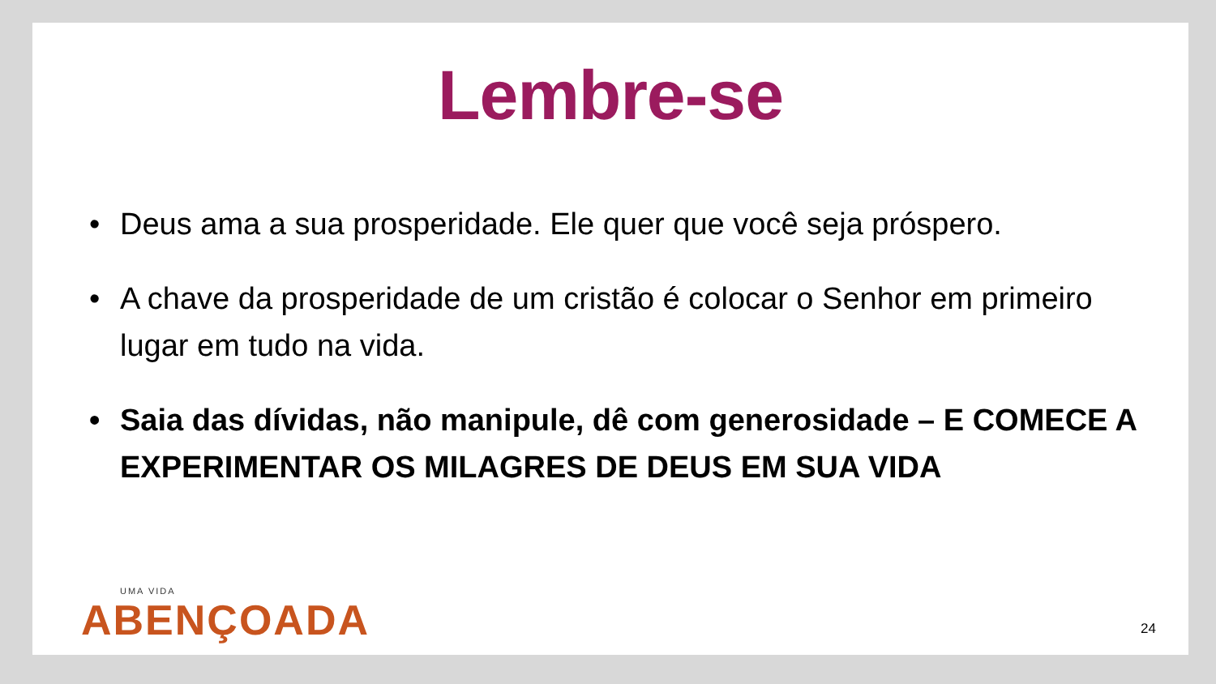Lembre-se
• Deus ama a sua prosperidade. Ele quer que você seja próspero.
• A chave da prosperidade de um cristão é colocar o Senhor em primeiro lugar em tudo na vida.
• Saia das dívidas, não manipule, dê com generosidade – E COMECE A EXPERIMENTAR OS MILAGRES DE DEUS EM SUA VIDA
UMA VIDA
ABENÇOADA
24